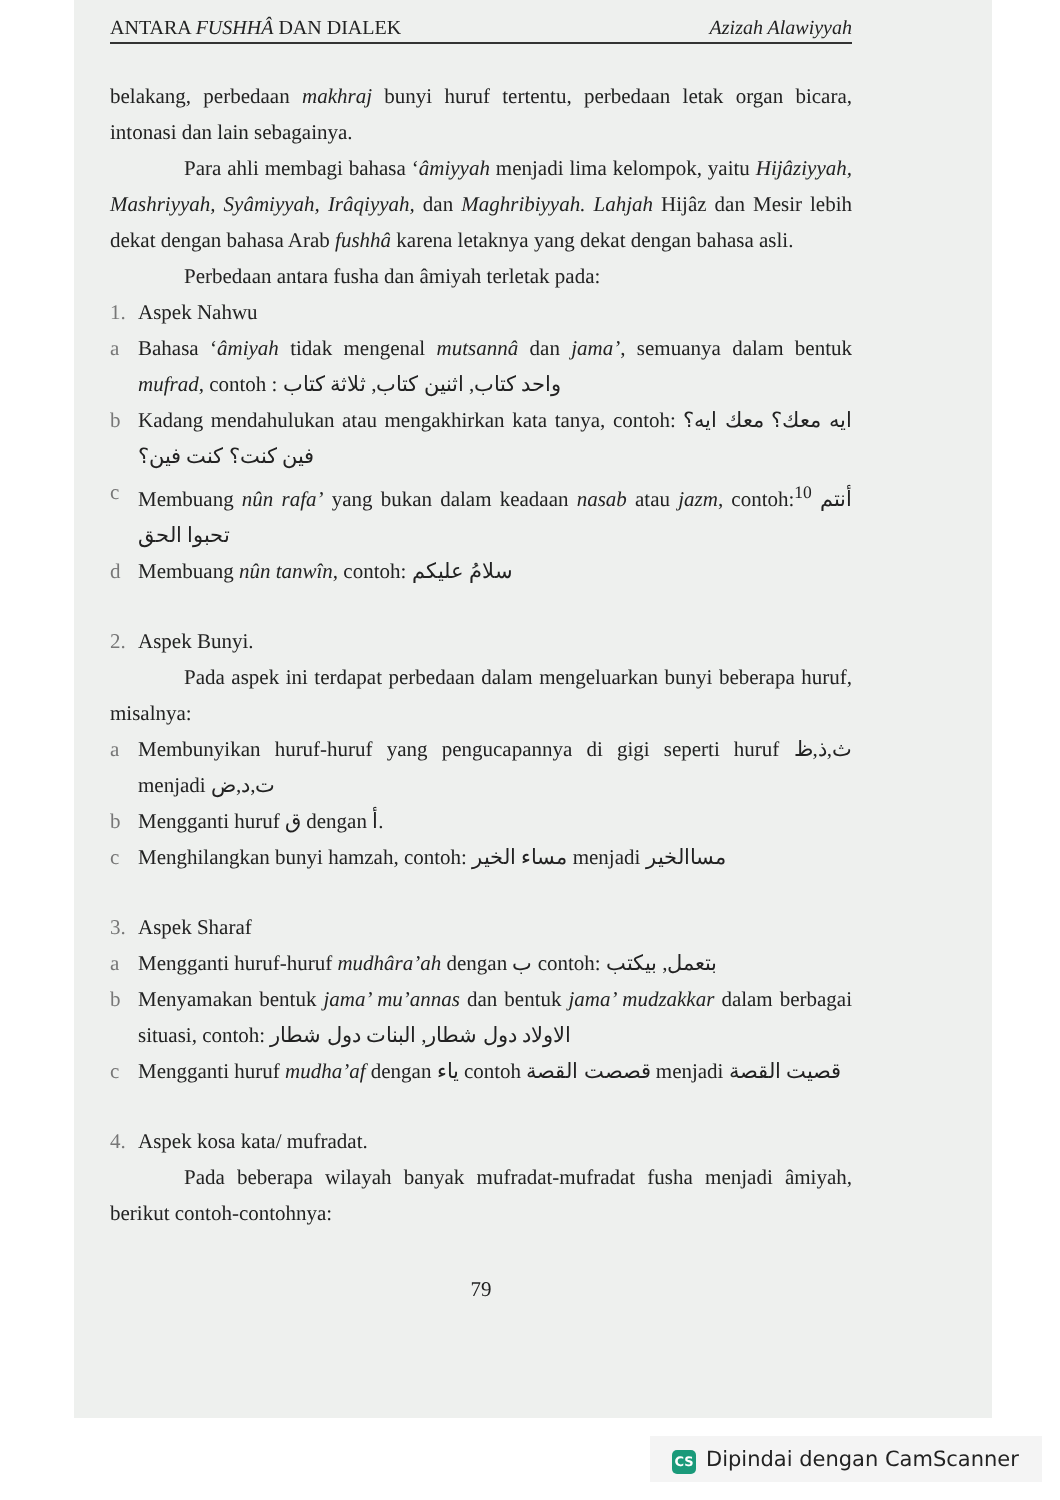ANTARA FUSHHÂ DAN DIALEK Azizah Alawiyyah
belakang, perbedaan makhraj bunyi huruf tertentu, perbedaan letak organ bicara, intonasi dan lain sebagainya.
Para ahli membagi bahasa ‘âmiyyah menjadi lima kelompok, yaitu Hijâziyyah, Mashriyyah, Syâmiyyah, Irâqiyyah, dan Maghribiyyah. Lahjah Hijâz dan Mesir lebih dekat dengan bahasa Arab fushhâ karena letaknya yang dekat dengan bahasa asli.
Perbedaan antara fusha dan âmiyah terletak pada:
1. Aspek Nahwu
a Bahasa ‘âmiyah tidak mengenal mutsannâ dan jama’, semuanya dalam bentuk mufrad, contoh : واحد كتاب, اثنين كتاب, ثلاثة كتاب
b Kadang mendahulukan atau mengakhirkan kata tanya, contoh: ايه معك؟ معك ايه؟ فين كنت؟ كنت فين؟
c Membuang nûn rafa’ yang bukan dalam keadaan nasab atau jazm, contoh:<sup>10</sup> أنتم تحبوا الحق
d Membuang nûn tanwîn, contoh: سلامُ عليكم
2. Aspek Bunyi.
Pada aspek ini terdapat perbedaan dalam mengeluarkan bunyi beberapa huruf, misalnya:
a Membunyikan huruf-huruf yang pengucapannya di gigi seperti huruf ث,ذ,ظ menjadi ت,د,ض
b Mengganti huruf ق dengan أ.
c Menghilangkan bunyi hamzah, contoh: مساء الخير menjadi مساالخير
3. Aspek Sharaf
a Mengganti huruf-huruf mudhâra’ah dengan ب contoh: بتعمل, بيكتب
b Menyamakan bentuk jama’ mu’annas dan bentuk jama’ mudzakkar dalam berbagai situasi, contoh: الاولاد دول شطار, البنات دول شطار
c Mengganti huruf mudha’af dengan ياء contoh قصصت القصة menjadi قصيت القصة
4. Aspek kosa kata/ mufradat.
Pada beberapa wilayah banyak mufradat-mufradat fusha menjadi âmiyah, berikut contoh-contohnya:
79
CS Dipindai dengan CamScanner